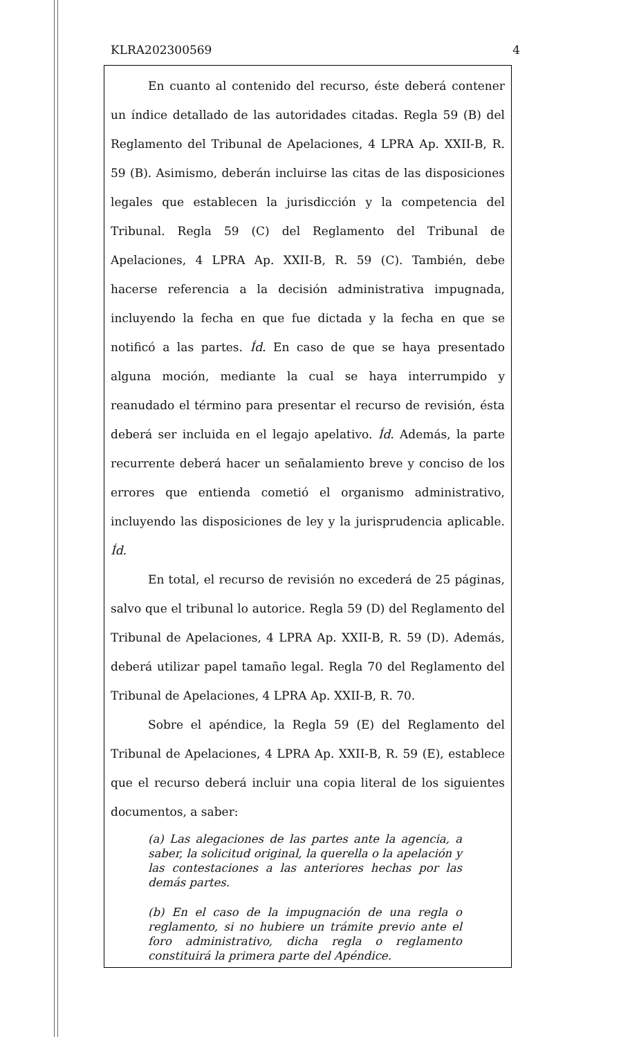KLRA202300569 4
En cuanto al contenido del recurso, éste deberá contener un índice detallado de las autoridades citadas. Regla 59 (B) del Reglamento del Tribunal de Apelaciones, 4 LPRA Ap. XXII-B, R. 59 (B). Asimismo, deberán incluirse las citas de las disposiciones legales que establecen la jurisdicción y la competencia del Tribunal. Regla 59 (C) del Reglamento del Tribunal de Apelaciones, 4 LPRA Ap. XXII-B, R. 59 (C). También, debe hacerse referencia a la decisión administrativa impugnada, incluyendo la fecha en que fue dictada y la fecha en que se notificó a las partes. Íd. En caso de que se haya presentado alguna moción, mediante la cual se haya interrumpido y reanudado el término para presentar el recurso de revisión, ésta deberá ser incluida en el legajo apelativo. Íd. Además, la parte recurrente deberá hacer un señalamiento breve y conciso de los errores que entienda cometió el organismo administrativo, incluyendo las disposiciones de ley y la jurisprudencia aplicable. Íd.
En total, el recurso de revisión no excederá de 25 páginas, salvo que el tribunal lo autorice. Regla 59 (D) del Reglamento del Tribunal de Apelaciones, 4 LPRA Ap. XXII-B, R. 59 (D). Además, deberá utilizar papel tamaño legal. Regla 70 del Reglamento del Tribunal de Apelaciones, 4 LPRA Ap. XXII-B, R. 70.
Sobre el apéndice, la Regla 59 (E) del Reglamento del Tribunal de Apelaciones, 4 LPRA Ap. XXII-B, R. 59 (E), establece que el recurso deberá incluir una copia literal de los siguientes documentos, a saber:
(a) Las alegaciones de las partes ante la agencia, a saber, la solicitud original, la querella o la apelación y las contestaciones a las anteriores hechas por las demás partes.
(b) En el caso de la impugnación de una regla o reglamento, si no hubiere un trámite previo ante el foro administrativo, dicha regla o reglamento constituirá la primera parte del Apéndice.